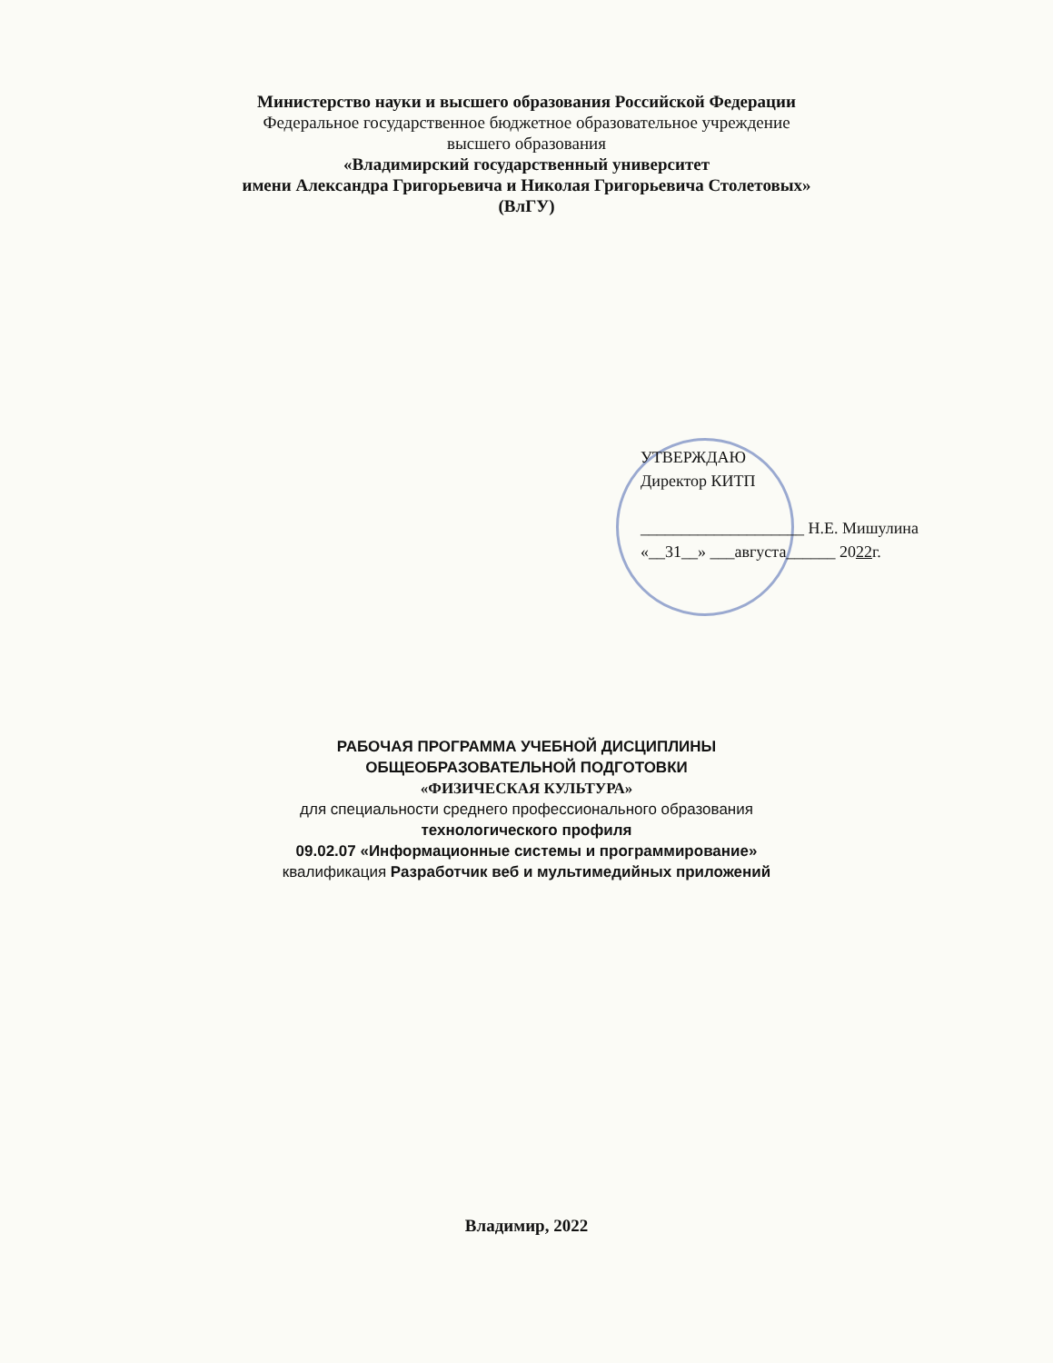Министерство науки и высшего образования Российской Федерации
Федеральное государственное бюджетное образовательное учреждение
высшего образования
«Владимирский государственный университет
имени Александра Григорьевича и Николая Григорьевича Столетовых»
(ВлГУ)
УТВЕРЖДАЮ
Директор КИТП
____________________ Н.Е. Мишулина
«__31__» ___августа______ 2022г.
РАБОЧАЯ ПРОГРАММА УЧЕБНОЙ ДИСЦИПЛИНЫ
ОБЩЕОБРАЗОВАТЕЛЬНОЙ ПОДГОТОВКИ
«ФИЗИЧЕСКАЯ КУЛЬТУРА»
для специальности среднего профессионального образования
технологического профиля
09.02.07 «Информационные системы и программирование»
квалификация Разработчик веб и мультимедийных приложений
Владимир, 2022